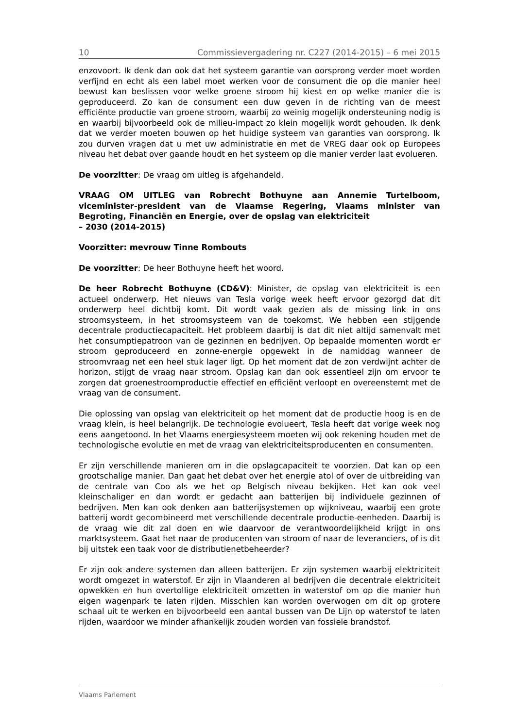10 Commissievergadering nr. C227 (2014-2015) – 6 mei 2015
enzovoort. Ik denk dan ook dat het systeem garantie van oorsprong verder moet worden verfijnd en echt als een label moet werken voor de consument die op die manier heel bewust kan beslissen voor welke groene stroom hij kiest en op welke manier die is geproduceerd. Zo kan de consument een duw geven in de richting van de meest efficiënte productie van groene stroom, waarbij zo weinig mogelijk ondersteuning nodig is en waarbij bijvoorbeeld ook de milieu-impact zo klein mogelijk wordt gehouden. Ik denk dat we verder moeten bouwen op het huidige systeem van garanties van oorsprong. Ik zou durven vragen dat u met uw administratie en met de VREG daar ook op Europees niveau het debat over gaande houdt en het systeem op die manier verder laat evolueren.
De voorzitter: De vraag om uitleg is afgehandeld.
VRAAG OM UITLEG van Robrecht Bothuyne aan Annemie Turtelboom, viceminister-president van de Vlaamse Regering, Vlaams minister van Begroting, Financiën en Energie, over de opslag van elektriciteit
– 2030 (2014-2015)
Voorzitter: mevrouw Tinne Rombouts
De voorzitter: De heer Bothuyne heeft het woord.
De heer Robrecht Bothuyne (CD&V): Minister, de opslag van elektriciteit is een actueel onderwerp. Het nieuws van Tesla vorige week heeft ervoor gezorgd dat dit onderwerp heel dichtbij komt. Dit wordt vaak gezien als de missing link in ons stroomsysteem, in het stroomsysteem van de toekomst. We hebben een stijgende decentrale productiecapaciteit. Het probleem daarbij is dat dit niet altijd samenvalt met het consumptiepatroon van de gezinnen en bedrijven. Op bepaalde momenten wordt er stroom geproduceerd en zonne-energie opgewekt in de namiddag wanneer de stroomvraag net een heel stuk lager ligt. Op het moment dat de zon verdwijnt achter de horizon, stijgt de vraag naar stroom. Opslag kan dan ook essentieel zijn om ervoor te zorgen dat groenestroom­productie effectief en efficiënt verloopt en overeenstemt met de vraag van de consument.
Die oplossing van opslag van elektriciteit op het moment dat de productie hoog is en de vraag klein, is heel belangrijk. De technologie evolueert, Tesla heeft dat vorige week nog eens aangetoond. In het Vlaams energiesysteem moeten wij ook rekening houden met de technologische evolutie en met de vraag van elek­triciteitsproducenten en consumenten.
Er zijn verschillende manieren om in die opslagcapaciteit te voorzien. Dat kan op een grootschalige manier. Dan gaat het debat over het energie atol of over de uitbreiding van de centrale van Coo als we het op Belgisch niveau bekijken. Het kan ook veel kleinschaliger en dan wordt er gedacht aan batterijen bij individuele gezinnen of bedrijven. Men kan ook denken aan batterijsystemen op wijkniveau, waarbij een grote batterij wordt gecombineerd met verschillende decentrale productie-eenheden. Daarbij is de vraag wie dit zal doen en wie daarvoor de verantwoordelijkheid krijgt in ons marktsysteem. Gaat het naar de producenten van stroom of naar de leveranciers, of is dit bij uitstek een taak voor de distributienetbeheerder?
Er zijn ook andere systemen dan alleen batterijen. Er zijn systemen waarbij elektriciteit wordt omgezet in waterstof. Er zijn in Vlaanderen al bedrijven die decentrale elektriciteit opwekken en hun overtollige elektriciteit omzetten in waterstof om op die manier hun eigen wagenpark te laten rijden. Misschien kan worden overwogen om dit op grotere schaal uit te werken en bijvoorbeeld een aantal bussen van De Lijn op waterstof te laten rijden, waardoor we minder afhankelijk zouden worden van fossiele brandstof.
Vlaams Parlement